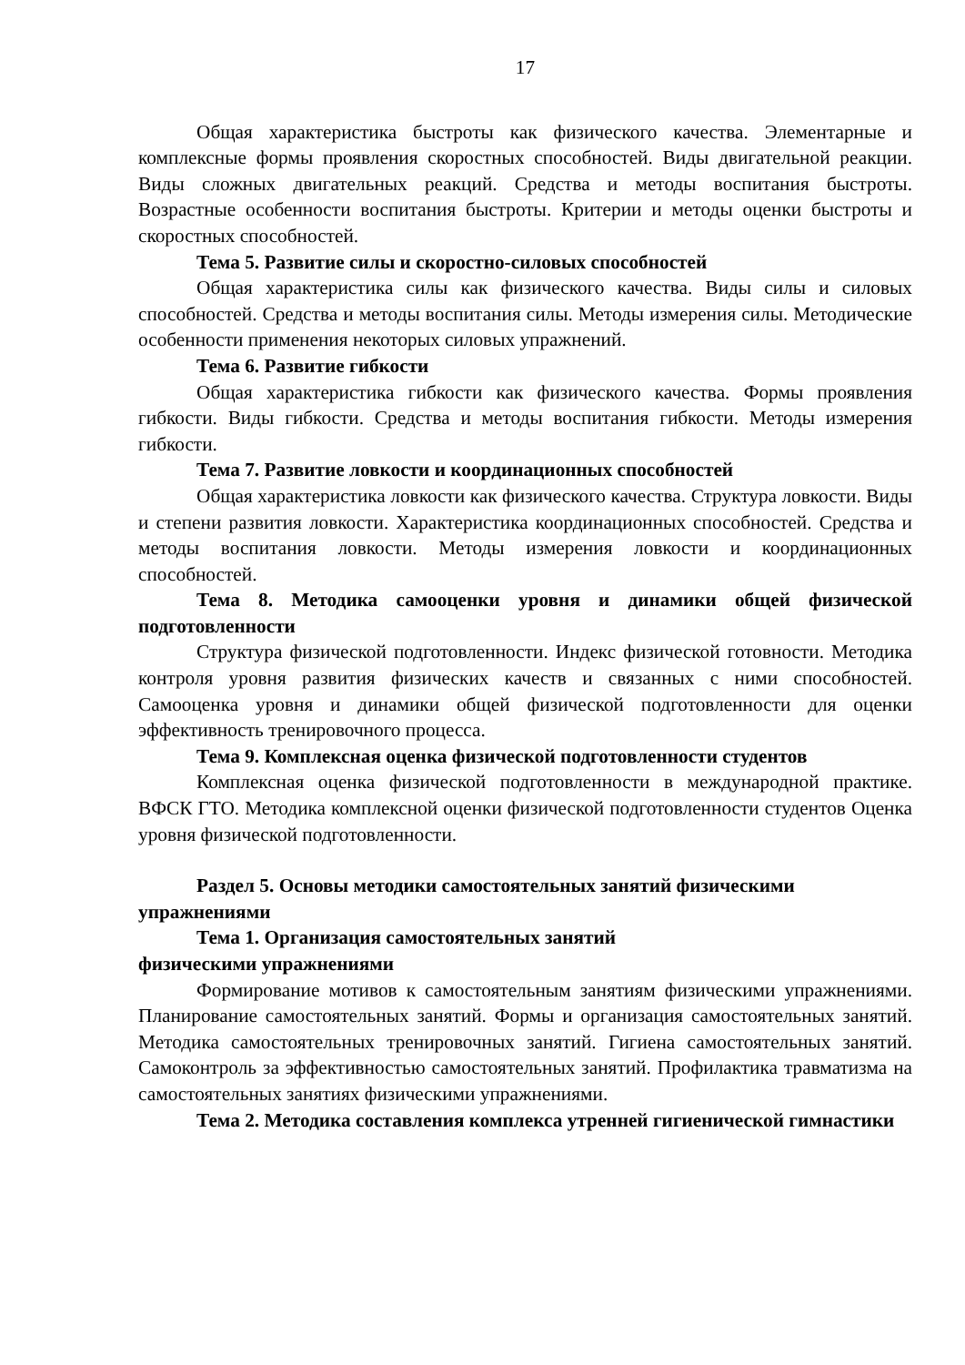17
Общая характеристика быстроты как физического качества. Элементарные и комплексные формы проявления скоростных способностей. Виды двигательной реакции. Виды сложных двигательных реакций. Средства и методы воспитания быстроты. Возрастные особенности воспитания быстроты. Критерии и методы оценки быстроты и скоростных способностей.
Тема 5. Развитие силы и скоростно-силовых способностей
Общая характеристика силы как физического качества. Виды силы и силовых способностей. Средства и методы воспитания силы. Методы измерения силы. Методические особенности применения некоторых силовых упражнений.
Тема 6. Развитие гибкости
Общая характеристика гибкости как физического качества. Формы проявления гибкости. Виды гибкости. Средства и методы воспитания гибкости. Методы измерения гибкости.
Тема 7. Развитие ловкости и координационных способностей
Общая характеристика ловкости как физического качества. Структура ловкости. Виды и степени развития ловкости. Характеристика координационных способностей. Средства и методы воспитания ловкости. Методы измерения ловкости и координационных способностей.
Тема 8. Методика самооценки уровня и динамики общей физической подготовленности
Структура физической подготовленности. Индекс физической готовности. Методика контроля уровня развития физических качеств и связанных с ними способностей. Самооценка уровня и динамики общей физической подготовленности для оценки эффективность тренировочного процесса.
Тема 9. Комплексная оценка физической подготовленности студентов
Комплексная оценка физической подготовленности в международной практике. ВФСК ГТО. Методика комплексной оценки физической подготовленности студентов Оценка уровня физической подготовленности.
Раздел 5. Основы методики самостоятельных занятий физическими упражнениями
Тема 1. Организация самостоятельных занятий
физическими упражнениями
Формирование мотивов к самостоятельным занятиям физическими упражнениями. Планирование самостоятельных занятий. Формы и организация самостоятельных занятий. Методика самостоятельных тренировочных занятий. Гигиена самостоятельных занятий. Самоконтроль за эффективностью самостоятельных занятий. Профилактика травматизма на самостоятельных занятиях физическими упражнениями.
Тема 2. Методика составления комплекса утренней гигиенической гимнастики